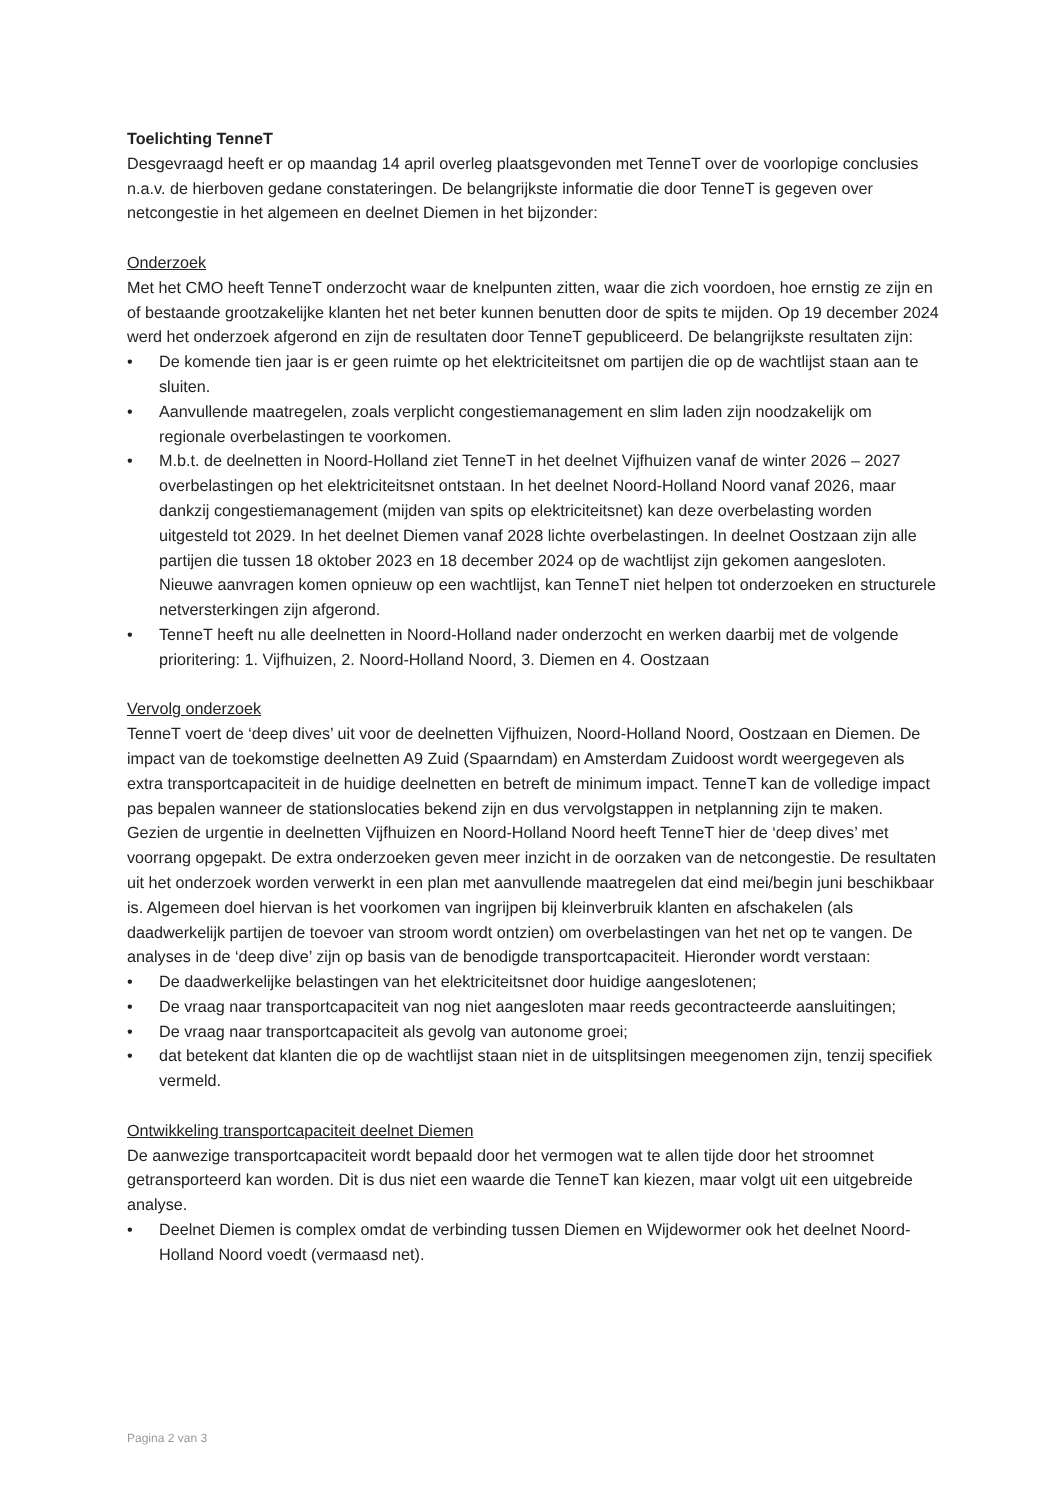Toelichting TenneT
Desgevraagd heeft er op maandag 14 april overleg plaatsgevonden met TenneT over de voorlopige conclusies n.a.v. de hierboven gedane constateringen. De belangrijkste informatie die door TenneT is gegeven over netcongestie in het algemeen en deelnet Diemen in het bijzonder:
Onderzoek
Met het CMO heeft TenneT onderzocht waar de knelpunten zitten, waar die zich voordoen, hoe ernstig ze zijn en of bestaande grootzakelijke klanten het net beter kunnen benutten door de spits te mijden. Op 19 december 2024 werd het onderzoek afgerond en zijn de resultaten door TenneT gepubliceerd. De belangrijkste resultaten zijn:
• De komende tien jaar is er geen ruimte op het elektriciteitsnet om partijen die op de wachtlijst staan aan te sluiten.
• Aanvullende maatregelen, zoals verplicht congestiemanagement en slim laden zijn noodzakelijk om regionale overbelastingen te voorkomen.
• M.b.t. de deelnetten in Noord-Holland ziet TenneT in het deelnet Vijfhuizen vanaf de winter 2026 – 2027 overbelastingen op het elektriciteitsnet ontstaan. In het deelnet Noord-Holland Noord vanaf 2026, maar dankzij congestiemanagement (mijden van spits op elektriciteitsnet) kan deze overbelasting worden uitgesteld tot 2029. In het deelnet Diemen vanaf 2028 lichte overbelastingen. In deelnet Oostzaan zijn alle partijen die tussen 18 oktober 2023 en 18 december 2024 op de wachtlijst zijn gekomen aangesloten. Nieuwe aanvragen komen opnieuw op een wachtlijst, kan TenneT niet helpen tot onderzoeken en structurele netversterkingen zijn afgerond.
• TenneT heeft nu alle deelnetten in Noord-Holland nader onderzocht en werken daarbij met de volgende prioritering: 1. Vijfhuizen, 2. Noord-Holland Noord, 3. Diemen en 4. Oostzaan
Vervolg onderzoek
TenneT voert de ‘deep dives’ uit voor de deelnetten Vijfhuizen, Noord-Holland Noord, Oostzaan en Diemen. De impact van de toekomstige deelnetten A9 Zuid (Spaarndam) en Amsterdam Zuidoost wordt weergegeven als extra transportcapaciteit in de huidige deelnetten en betreft de minimum impact. TenneT kan de volledige impact pas bepalen wanneer de stationslocaties bekend zijn en dus vervolgstappen in netplanning zijn te maken.
Gezien de urgentie in deelnetten Vijfhuizen en Noord-Holland Noord heeft TenneT hier de ‘deep dives’ met voorrang opgepakt. De extra onderzoeken geven meer inzicht in de oorzaken van de netcongestie. De resultaten uit het onderzoek worden verwerkt in een plan met aanvullende maatregelen dat eind mei/begin juni beschikbaar is. Algemeen doel hiervan is het voorkomen van ingrijpen bij kleinverbruik klanten en afschakelen (als daadwerkelijk partijen de toevoer van stroom wordt ontzien) om overbelastingen van het net op te vangen. De analyses in de ‘deep dive’ zijn op basis van de benodigde transportcapaciteit. Hieronder wordt verstaan:
• De daadwerkelijke belastingen van het elektriciteitsnet door huidige aangeslotenen;
• De vraag naar transportcapaciteit van nog niet aangesloten maar reeds gecontracteerde aansluitingen;
• De vraag naar transportcapaciteit als gevolg van autonome groei;
• dat betekent dat klanten die op de wachtlijst staan niet in de uitsplitsingen meegenomen zijn, tenzij specifiek vermeld.
Ontwikkeling transportcapaciteit deelnet Diemen
De aanwezige transportcapaciteit wordt bepaald door het vermogen wat te allen tijde door het stroomnet getransporteerd kan worden. Dit is dus niet een waarde die TenneT kan kiezen, maar volgt uit een uitgebreide analyse.
• Deelnet Diemen is complex omdat de verbinding tussen Diemen en Wijdewormer ook het deelnet Noord-Holland Noord voedt (vermaasd net).
Pagina 2 van 3